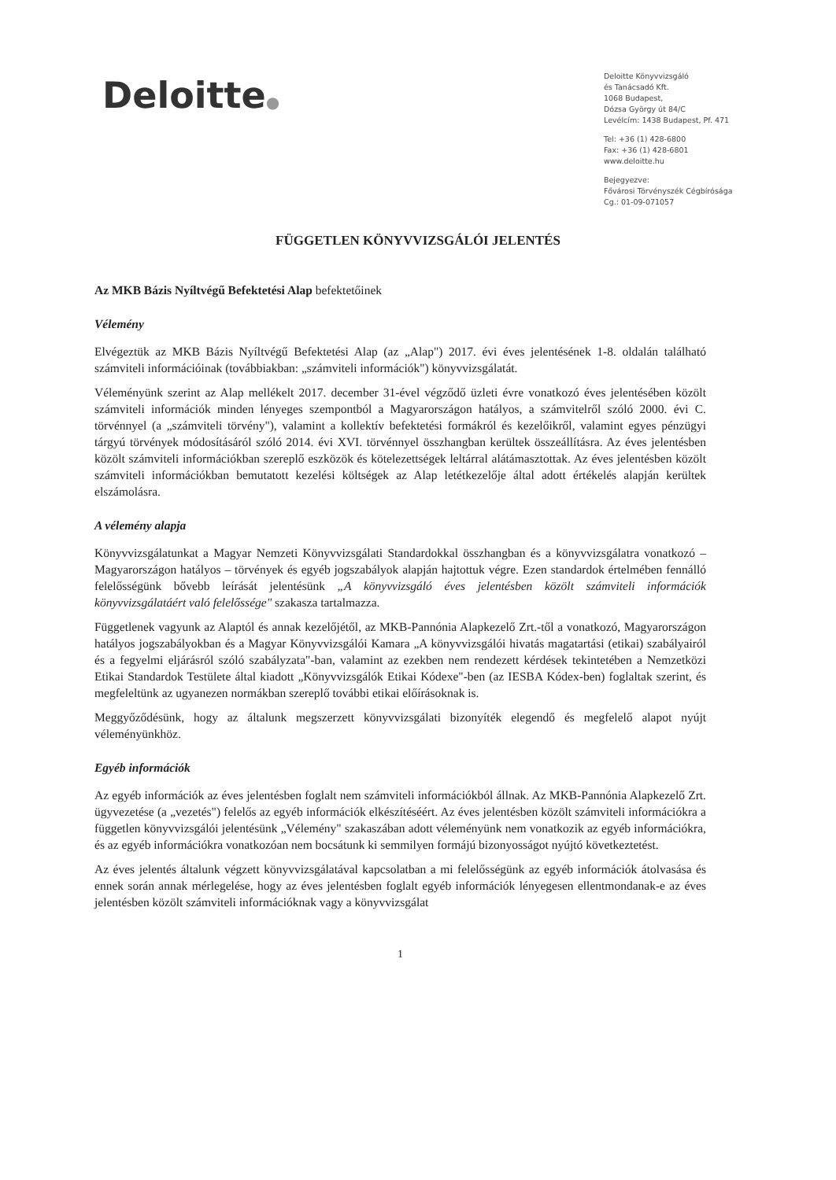Deloitte●
Deloitte Könyvvizsgáló
és Tanácsadó Kft.
1068 Budapest,
Dózsa György út 84/C
Levélcím: 1438 Budapest, Pf. 471
Tel: +36 (1) 428-6800
Fax: +36 (1) 428-6801
www.deloitte.hu
Bejegyezve:
Fővárosi Törvényszék Cégbírósága
Cg.: 01-09-071057
FÜGGETLEN KÖNYVVIZSGÁLÓI JELENTÉS
Az MKB Bázis Nyíltvégű Befektetési Alap befektetőinek
Vélemény
Elvégeztük az MKB Bázis Nyíltvégű Befektetési Alap (az „Alap") 2017. évi éves jelentésének 1-8. oldalán található számviteli információinak (továbbiakban: „számviteli információk") könyvvizsgálatát.
Véleményünk szerint az Alap mellékelt 2017. december 31-ével végződő üzleti évre vonatkozó éves jelentésében közölt számviteli információk minden lényeges szempontból a Magyarországon hatályos, a számvitelről szóló 2000. évi C. törvénnyel (a „számviteli törvény"), valamint a kollektív befektetési formákról és kezelőikről, valamint egyes pénzügyi tárgyú törvények módosításáról szóló 2014. évi XVI. törvénnyel összhangban kerültek összeállításra. Az éves jelentésben közölt számviteli információkban szereplő eszközök és kötelezettségek leltárral alátámasztottak. Az éves jelentésben közölt számviteli információkban bemutatott kezelési költségek az Alap letétkezelője által adott értékelés alapján kerültek elszámolásra.
A vélemény alapja
Könyvvizsgálatunkat a Magyar Nemzeti Könyvvizsgálati Standardokkal összhangban és a könyvvizsgálatra vonatkozó – Magyarországon hatályos – törvények és egyéb jogszabályok alapján hajtottuk végre. Ezen standardok értelmében fennálló felelősségünk bővebb leírását jelentésünk „A könyvvizsgáló éves jelentésben közölt számviteli információk könyvvizsgálatáért való felelőssége" szakasza tartalmazza.
Függetlenek vagyunk az Alaptól és annak kezelőjétől, az MKB-Pannónia Alapkezelő Zrt.-től a vonatkozó, Magyarországon hatályos jogszabályokban és a Magyar Könyvvizsgálói Kamara „A könyvvizsgálói hivatás magatartási (etikai) szabályairól és a fegyelmi eljárásról szóló szabályzata"-ban, valamint az ezekben nem rendezett kérdések tekintetében a Nemzetközi Etikai Standardok Testülete által kiadott „Könyvvizsgálók Etikai Kódexe"-ben (az IESBA Kódex-ben) foglaltak szerint, és megfeleltünk az ugyanezen normákban szereplő további etikai előírásoknak is.
Meggyőződésünk, hogy az általunk megszerzett könyvvizsgálati bizonyíték elegendő és megfelelő alapot nyújt véleményünkhöz.
Egyéb információk
Az egyéb információk az éves jelentésben foglalt nem számviteli információkból állnak. Az MKB-Pannónia Alapkezelő Zrt. ügyvezetése (a „vezetés") felelős az egyéb információk elkészítéséért. Az éves jelentésben közölt számviteli információkra a független könyvvizsgálói jelentésünk „Vélemény" szakaszában adott véleményünk nem vonatkozik az egyéb információkra, és az egyéb információkra vonatkozóan nem bocsátunk ki semmilyen formájú bizonyosságot nyújtó következtetést.
Az éves jelentés általunk végzett könyvvizsgálatával kapcsolatban a mi felelősségünk az egyéb információk átolvasása és ennek során annak mérlegelése, hogy az éves jelentésben foglalt egyéb információk lényegesen ellentmondanak-e az éves jelentésben közölt számviteli információknak vagy a könyvvizsgálat
1